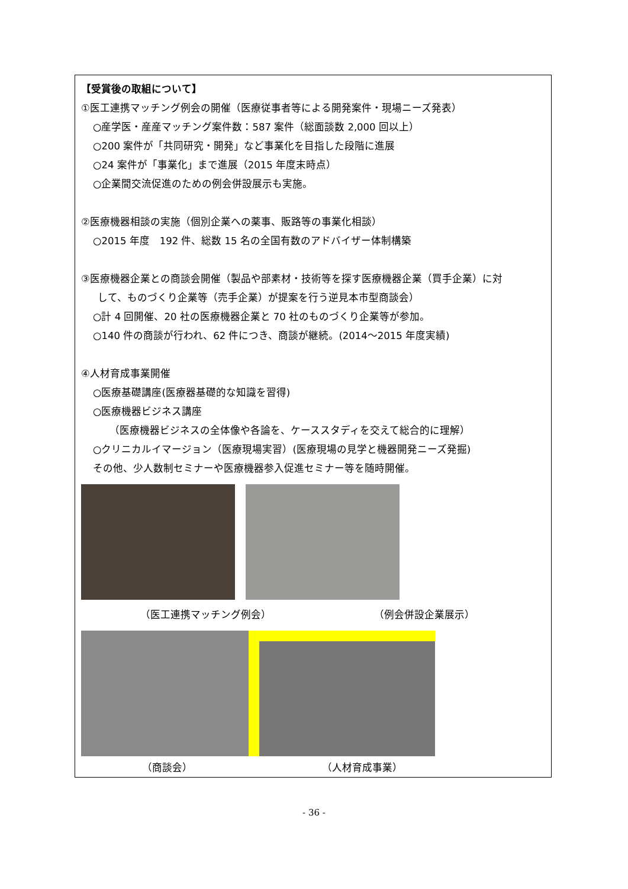【受賞後の取組について】
①医工連携マッチング例会の開催（医療従事者等による開発案件・現場ニーズ発表）
○産学医・産産マッチング案件数：587 案件（総面談数 2,000 回以上）
○200 案件が「共同研究・開発」など事業化を目指した段階に進展
○24 案件が「事業化」まで進展（2015 年度末時点）
○企業間交流促進のための例会併設展示も実施。
②医療機器相談の実施（個別企業への薬事、販路等の事業化相談）
○2015 年度　192 件、総数 15 名の全国有数のアドバイザー体制構築
③医療機器企業との商談会開催（製品や部素材・技術等を探す医療機器企業（買手企業）に対
して、ものづくり企業等（売手企業）が提案を行う逆見本市型商談会）
○計 4 回開催、20 社の医療機器企業と 70 社のものづくり企業等が参加。
○140 件の商談が行われ、62 件につき、商談が継続。(2014～2015 年度実績)
④人材育成事業開催
○医療基礎講座(医療器基礎的な知識を習得)
○医療機器ビジネス講座
（医療機器ビジネスの全体像や各論を、ケーススタディを交えて総合的に理解）
○クリニカルイマージョン（医療現場実習）(医療現場の見学と機器開発ニーズ発掘)
その他、少人数制セミナーや医療機器参入促進セミナー等を随時開催。
（医工連携マッチング例会） （例会併設企業展示）
（商談会） （人材育成事業）
- 36 -